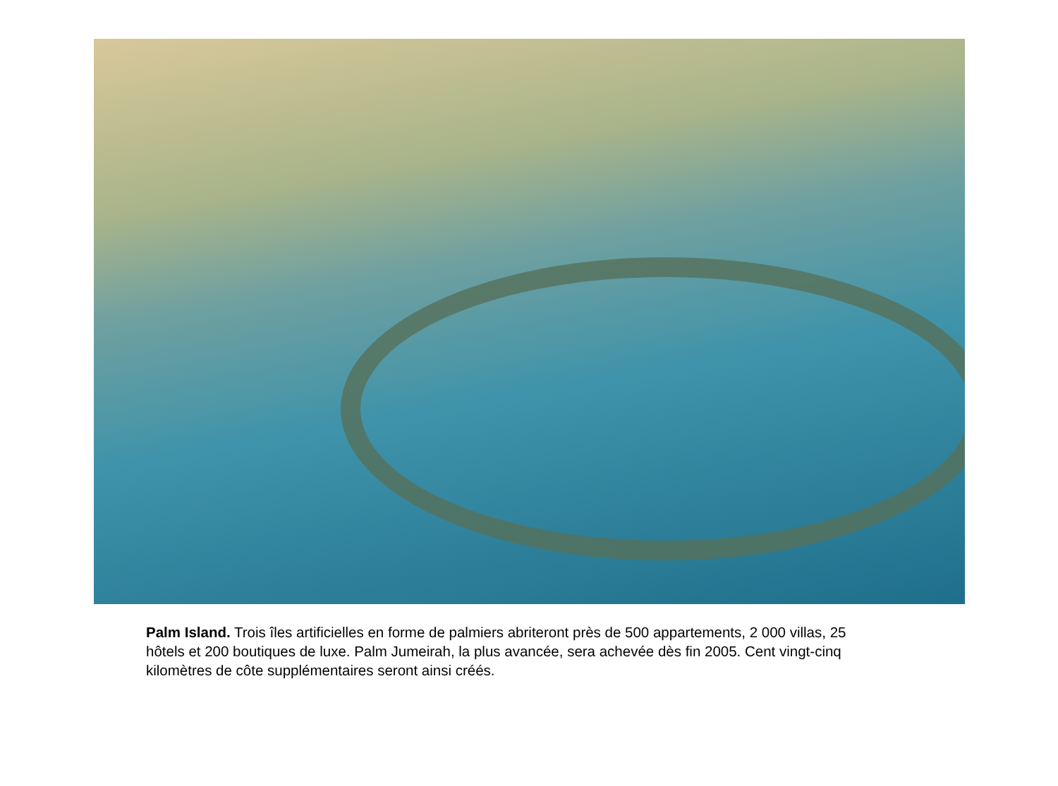Palm Island. Trois îles artificielles en forme de palmiers abriteront près de 500 appartements, 2 000 villas, 25 hôtels et 200 boutiques de luxe. Palm Jumeirah, la plus avancée, sera achevée dès fin 2005. Cent vingt-cinq kilomètres de côte supplémentaires seront ainsi créés.